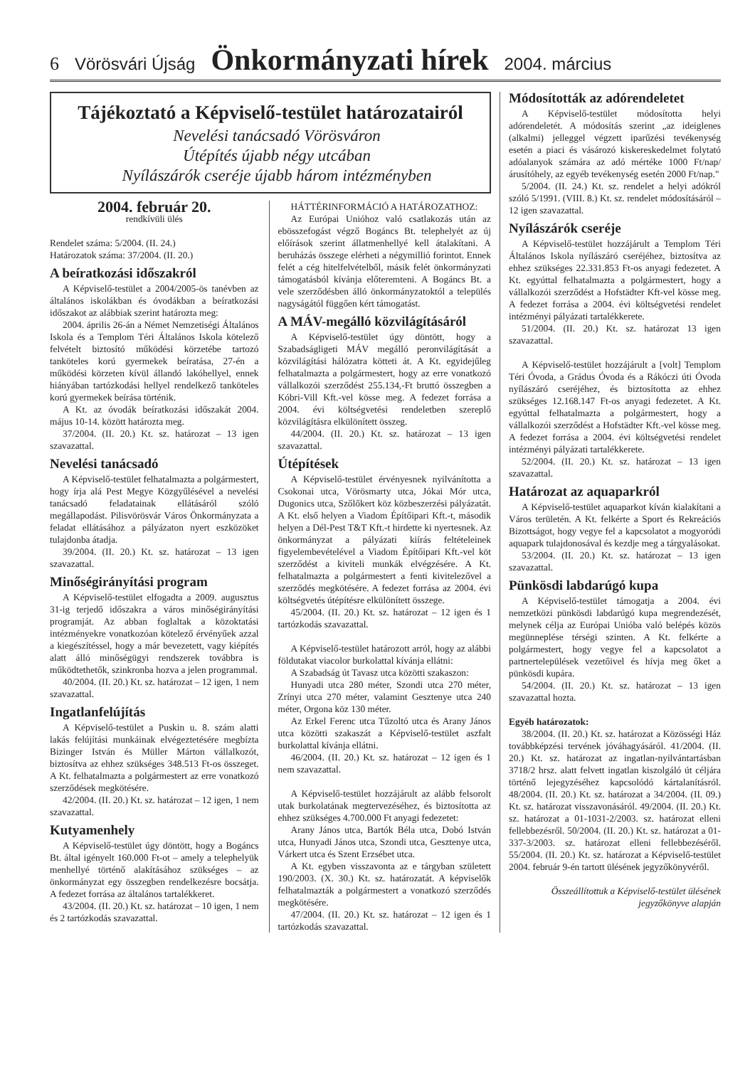6 Vörösvári Újság Önkormányzati hírek 2004. március
Tájékoztató a Képviselő-testület határozatairól
Nevelési tanácsadó Vörösváron
Útépítés újabb négy utcában
Nyílászárók cseréje újabb három intézményben
2004. február 20.
rendkívüli ülés
Rendelet száma: 5/2004. (II. 24.)
Határozatok száma: 37/2004. (II. 20.)
A beíratkozási időszakról
A Képviselő-testület a 2004/2005-ös tanévben az általános iskolákban és óvodákban a beíratkozási időszakot az alábbiak szerint határozta meg:
2004. április 26-án a Német Nemzetiségi Általános Iskola és a Templom Téri Általános Iskola kötelező felvételt biztosító működési körzetébe tartozó tanköteles korú gyermekek beíratása, 27-én a működési körzeten kívül állandó lakóhellyel, ennek hiányában tartózkodási hellyel rendelkező tanköteles korú gyermekek beírása történik.
A Kt. az óvodák beíratkozási időszakát 2004. május 10-14. között határozta meg.
37/2004. (II. 20.) Kt. sz. határozat – 13 igen szavazattal.
Nevelési tanácsadó
A Képviselő-testület felhatalmazta a polgármestert, hogy írja alá Pest Megye Közgyűlésével a nevelési tanácsadó feladatainak ellátásáról szóló megállapodást. Pilisvörösvár Város Önkormányzata a feladat ellátásához a pályázaton nyert eszközöket tulajdonba átadja.
39/2004. (II. 20.) Kt. sz. határozat – 13 igen szavazattal.
Minőségirányítási program
A Képviselő-testület elfogadta a 2009. augusztus 31-ig terjedő időszakra a város minőségirányítási programját. Az abban foglaltak a közoktatási intézményekre vonatkozóan kötelező érvényűek azzal a kiegészítéssel, hogy a már bevezetett, vagy kiépítés alatt álló minőségügyi rendszerek továbbra is működtethetők, szinkronba hozva a jelen programmal.
40/2004. (II. 20.) Kt. sz. határozat – 12 igen, 1 nem szavazattal.
Ingatlanfelújítás
A Képviselő-testület a Puskin u. 8. szám alatti lakás felújítási munkáinak elvégeztetésére megbízta Bizinger István és Müller Márton vállalkozót, biztosítva az ehhez szükséges 348.513 Ft-os összeget. A Kt. felhatalmazta a polgármestert az erre vonatkozó szerződések megkötésére.
42/2004. (II. 20.) Kt. sz. határozat – 12 igen, 1 nem szavazattal.
Kutyamenhely
A Képviselő-testület úgy döntött, hogy a Bogáncs Bt. által igényelt 160.000 Ft-ot – amely a telephelyük menhellyé történő alakításához szükséges – az önkormányzat egy összegben rendelkezésre bocsátja. A fedezet forrása az általános tartalékkeret.
43/2004. (II. 20.) Kt. sz. határozat – 10 igen, 1 nem és 2 tartózkodás szavazattal.
HÁTTÉRINFORMÁCIÓ A HATÁROZATHOZ:
Az Európai Unióhoz való csatlakozás után az ebösszefogást végző Bogáncs Bt. telephelyét az új előírások szerint állatmenhellyé kell átalakítani. A beruházás összege elérheti a négymillió forintot. Ennek felét a cég hitelfelvételből, másik felét önkormányzati támogatásból kívánja előteremteni. A Bogáncs Bt. a vele szerződésben álló önkormányzatoktól a település nagyságától függően kért támogatást.
A MÁV-megálló közvilágításáról
A Képviselő-testület úgy döntött, hogy a Szabadságligeti MÁV megálló peronvilágítását a közvilágítási hálózatra kötteti át. A Kt. egyidejűleg felhatalmazta a polgármestert, hogy az erre vonatkozó vállalkozói szerződést 255.134,-Ft bruttó összegben a Kóbri-Vill Kft.-vel kösse meg. A fedezet forrása a 2004. évi költségvetési rendeletben szereplő közvilágításra elkülönített összeg.
44/2004. (II. 20.) Kt. sz. határozat – 13 igen szavazattal.
Útépítések
A Képviselő-testület érvényesnek nyilvánította a Csokonai utca, Vörösmarty utca, Jókai Mór utca, Dugonics utca, Szőlőkert köz közbeszerzési pályázatát. A Kt. első helyen a Viadom Építőipari Kft.-t, második helyen a Dél-Pest T&T Kft.-t hirdette ki nyertesnek. Az önkormányzat a pályázati kiírás feltételeinek figyelembevételével a Viadom Építőipari Kft.-vel köt szerződést a kiviteli munkák elvégzésére. A Kt. felhatalmazta a polgármestert a fenti kivitelezővel a szerződés megkötésére. A fedezet forrása az 2004. évi költségvetés útépítésre elkülönített összege.
45/2004. (II. 20.) Kt. sz. határozat – 12 igen és 1 tartózkodás szavazattal.
A Képviselő-testület határozott arról, hogy az alábbi földutakat viacolor burkolattal kívánja ellátni:
A Szabadság út Tavasz utca közötti szakaszon:
Hunyadi utca 280 méter, Szondi utca 270 méter, Zrínyi utca 270 méter, valamint Gesztenye utca 240 méter, Orgona köz 130 méter.
Az Erkel Ferenc utca Tűzoltó utca és Arany János utca közötti szakaszát a Képviselő-testület aszfalt burkolattal kívánja ellátni.
46/2004. (II. 20.) Kt. sz. határozat – 12 igen és 1 nem szavazattal.
A Képviselő-testület hozzájárult az alább felsorolt utak burkolatának megtervezéséhez, és biztosította az ehhez szükséges 4.700.000 Ft anyagi fedezetet:
Arany János utca, Bartók Béla utca, Dobó István utca, Hunyadi János utca, Szondi utca, Gesztenye utca, Várkert utca és Szent Erzsébet utca.
A Kt. egyben visszavonta az e tárgyban született 190/2003. (X. 30.) Kt. sz. határozatát. A képviselők felhatalmazták a polgármestert a vonatkozó szerződés megkötésére.
47/2004. (II. 20.) Kt. sz. határozat – 12 igen és 1 tartózkodás szavazattal.
Módosították az adórendeletet
A Képviselő-testület módosította helyi adórendeletét. A módosítás szerint „az ideiglenes (alkalmi) jelleggel végzett iparűzési tevékenység esetén a piaci és vásározó kiskereskedelmet folytató adóalanyok számára az adó mértéke 1000 Ft/nap/árusítóhely, az egyéb tevékenység esetén 2000 Ft/nap."
5/2004. (II. 24.) Kt. sz. rendelet a helyi adókról szóló 5/1991. (VIII. 8.) Kt. sz. rendelet módosításáról – 12 igen szavazattal.
Nyílászárók cseréje
A Képviselő-testület hozzájárult a Templom Téri Általános Iskola nyílászáró cseréjéhez, biztosítva az ehhez szükséges 22.331.853 Ft-os anyagi fedezetet. A Kt. egyúttal felhatalmazta a polgármestert, hogy a vállalkozói szerződést a Hofstädter Kft-vel kösse meg. A fedezet forrása a 2004. évi költségvetési rendelet intézményi pályázati tartalékkerete.
51/2004. (II. 20.) Kt. sz. határozat 13 igen szavazattal.
A Képviselő-testület hozzájárult a [volt] Templom Téri Óvoda, a Grádus Óvoda és a Rákóczi úti Óvoda nyílászáró cseréjéhez, és biztosította az ehhez szükséges 12.168.147 Ft-os anyagi fedezetet. A Kt. egyúttal felhatalmazta a polgármestert, hogy a vállalkozói szerződést a Hofstädter Kft.-vel kösse meg. A fedezet forrása a 2004. évi költségvetési rendelet intézményi pályázati tartalékkerete.
52/2004. (II. 20.) Kt. sz. határozat – 13 igen szavazattal.
Határozat az aquaparkról
A Képviselő-testület aquaparkot kíván kialakítani a Város területén. A Kt. felkérte a Sport és Rekreációs Bizottságot, hogy vegye fel a kapcsolatot a mogyoródi aquapark tulajdonosával és kezdje meg a tárgyalásokat.
53/2004. (II. 20.) Kt. sz. határozat – 13 igen szavazattal.
Pünkösdi labdarúgó kupa
A Képviselő-testület támogatja a 2004. évi nemzetközi pünkösdi labdarúgó kupa megrendezését, melynek célja az Európai Unióba való belépés közös megünneplése térségi szinten. A Kt. felkérte a polgármestert, hogy vegye fel a kapcsolatot a partnertelepülések vezetőivel és hívja meg őket a pünkösdi kupára.
54/2004. (II. 20.) Kt. sz. határozat – 13 igen szavazattal hozta.
Egyéb határozatok:
38/2004. (II. 20.) Kt. sz. határozat a Közösségi Ház továbbképzési tervének jóváhagyásáról. 41/2004. (II. 20.) Kt. sz. határozat az ingatlan-nyilvántartásban 3718/2 hrsz. alatt felvett ingatlan kiszolgáló út céljára történő lejegyzéséhez kapcsolódó kártalanításról. 48/2004. (II. 20.) Kt. sz. határozat a 34/2004. (II. 09.) Kt. sz. határozat visszavonásáról. 49/2004. (II. 20.) Kt. sz. határozat a 01-1031-2/2003. sz. határozat elleni fellebbezésről. 50/2004. (II. 20.) Kt. sz. határozat a 01-337-3/2003. sz. határozat elleni fellebbezéséről. 55/2004. (II. 20.) Kt. sz. határozat a Képviselő-testület 2004. február 9-én tartott ülésének jegyzőkönyvéről.
Összeállítottuk a Képviselő-testület ülésének jegyzőkönyve alapján